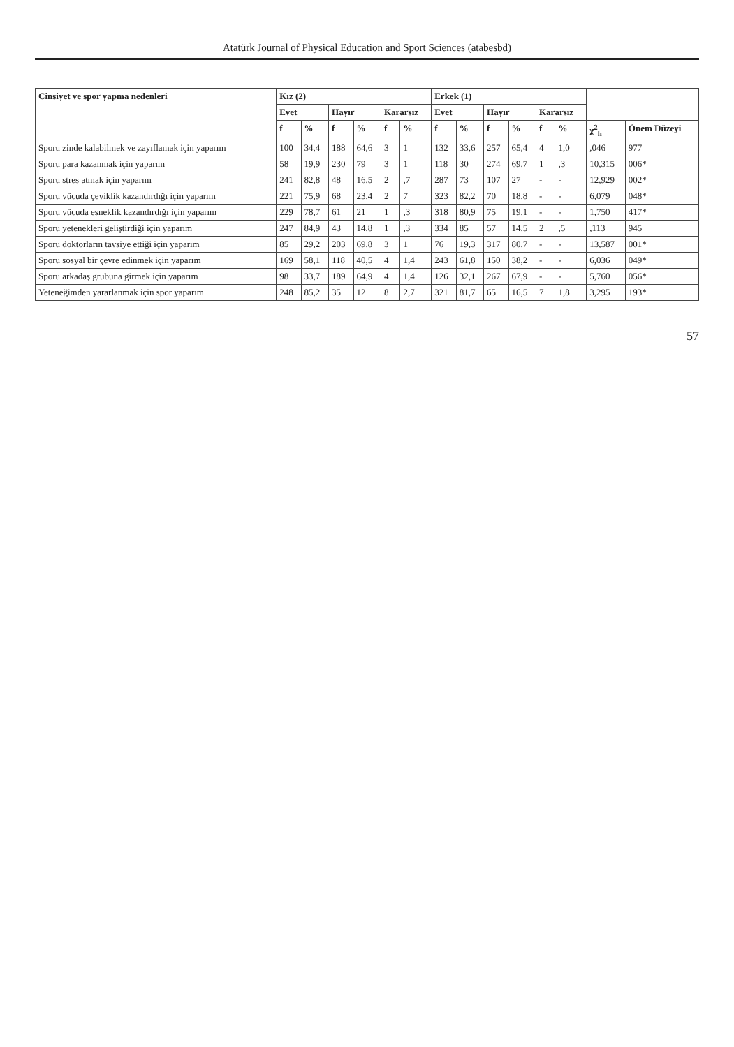Atatürk Journal of Physical Education and Sport Sciences (atabesbd)
| Cinsiyet ve spor yapma nedenleri | Kız (2) | | | | | | Erkek (1) | | | | | | | |
| --- | --- | --- | --- | --- | --- | --- | --- | --- | --- | --- | --- | --- | --- | --- |
| | Evet | | Hayır | | Kararsız | | Evet | | Hayır | | Kararsız | | | |
| | f | % | f | % | f | % | f | % | f | % | f | % | χ<sup>2</sup><sub>h</sub> | Önem Düzeyi |
| Sporu zinde kalabilmek ve zayıflamak için yaparım | 100 | 34,4 | 188 | 64,6 | 3 | 1 | 132 | 33,6 | 257 | 65,4 | 4 | 1,0 | ,046 | 977 |
| Sporu para kazanmak için yaparım | 58 | 19,9 | 230 | 79 | 3 | 1 | 118 | 30 | 274 | 69,7 | 1 | ,3 | 10,315 | 006* |
| Sporu stres atmak için yaparım | 241 | 82,8 | 48 | 16,5 | 2 | ,7 | 287 | 73 | 107 | 27 | - | - | 12,929 | 002* |
| Sporu vücuda çeviklik kazandırdığı için yaparım | 221 | 75,9 | 68 | 23,4 | 2 | 7 | 323 | 82,2 | 70 | 18,8 | - | - | 6,079 | 048* |
| Sporu vücuda esneklik kazandırdığı için yaparım | 229 | 78,7 | 61 | 21 | 1 | ,3 | 318 | 80,9 | 75 | 19,1 | - | - | 1,750 | 417* |
| Sporu yetenekleri geliştirdiği için yaparım | 247 | 84,9 | 43 | 14,8 | 1 | ,3 | 334 | 85 | 57 | 14,5 | 2 | ,5 | ,113 | 945 |
| Sporu doktorların tavsiye ettiği için yaparım | 85 | 29,2 | 203 | 69,8 | 3 | 1 | 76 | 19,3 | 317 | 80,7 | - | - | 13,587 | 001* |
| Sporu sosyal bir çevre edinmek için yaparım | 169 | 58,1 | 118 | 40,5 | 4 | 1,4 | 243 | 61,8 | 150 | 38,2 | - | - | 6,036 | 049* |
| Sporu arkadaş grubuna girmek için yaparım | 98 | 33,7 | 189 | 64,9 | 4 | 1,4 | 126 | 32,1 | 267 | 67,9 | - | - | 5,760 | 056* |
| Yeteneğimden yararlanmak için spor yaparım | 248 | 85,2 | 35 | 12 | 8 | 2,7 | 321 | 81,7 | 65 | 16,5 | 7 | 1,8 | 3,295 | 193* |
57